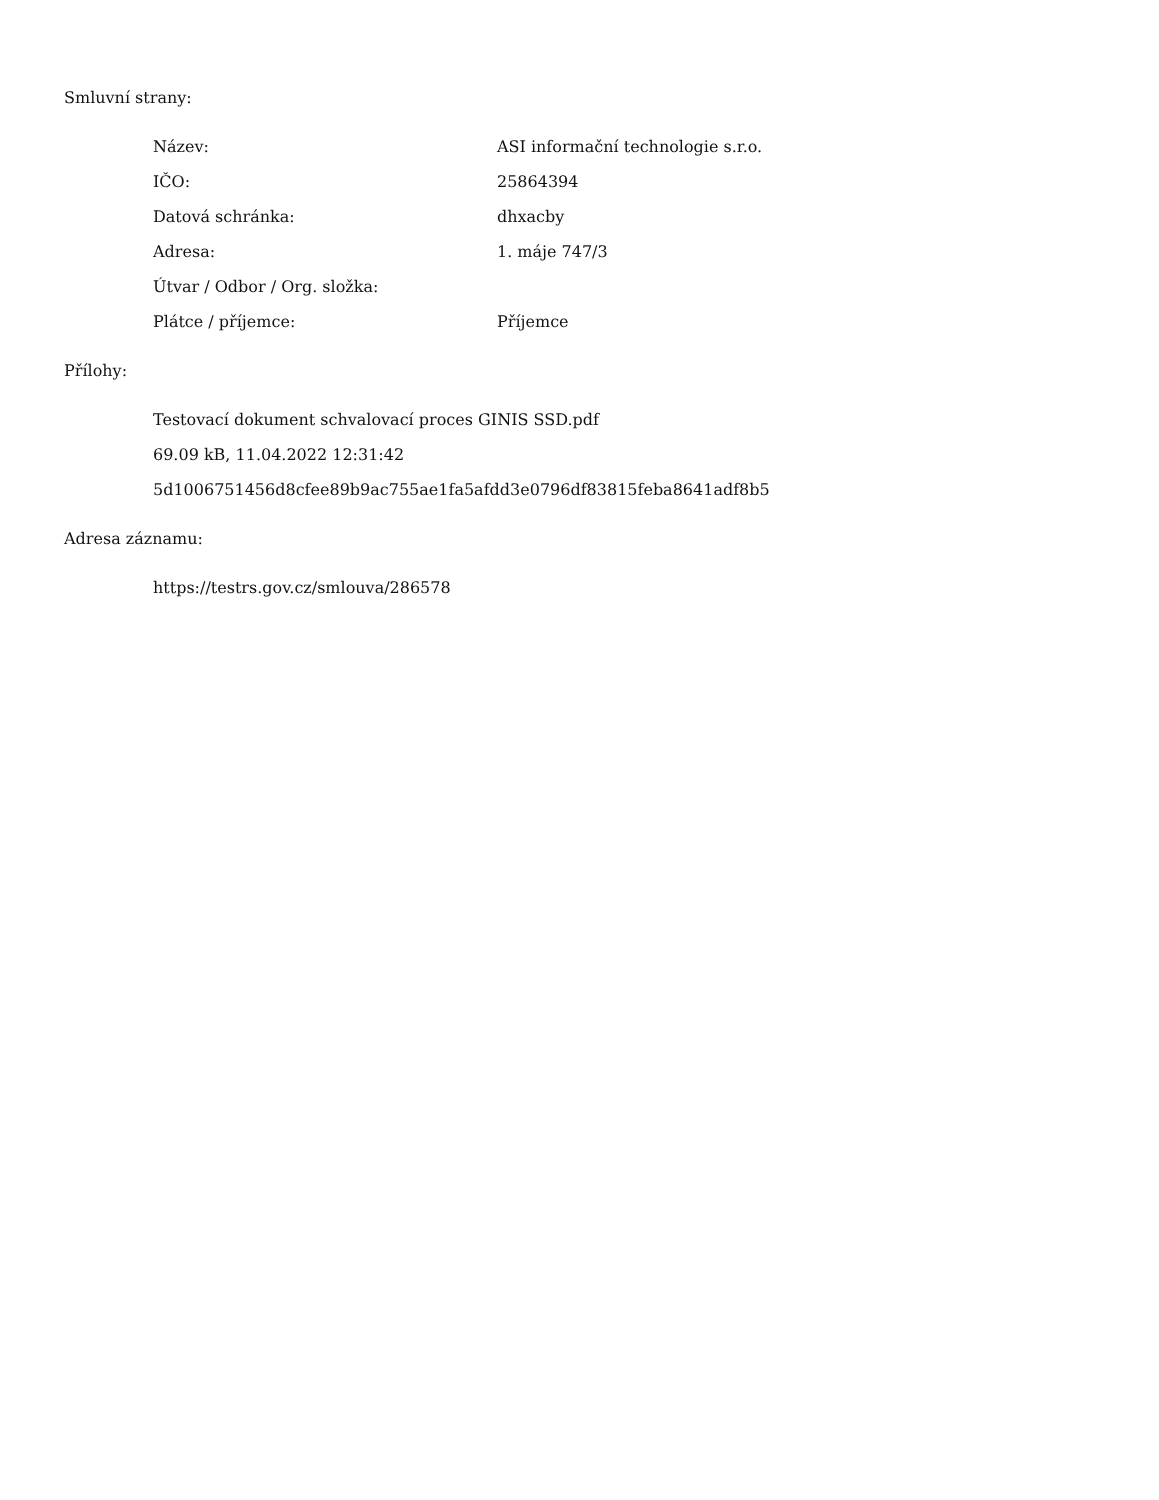Smluvní strany:
| Název: | ASI informační technologie s.r.o. |
| IČO: | 25864394 |
| Datová schránka: | dhxacby |
| Adresa: | 1. máje 747/3 |
| Útvar / Odbor / Org. složka: | |
| Plátce / příjemce: | Příjemce |
Přílohy:
Testovací dokument schvalovací proces GINIS SSD.pdf
69.09 kB, 11.04.2022 12:31:42
5d1006751456d8cfee89b9ac755ae1fa5afdd3e0796df83815feba8641adf8b5
Adresa záznamu:
https://testrs.gov.cz/smlouva/286578